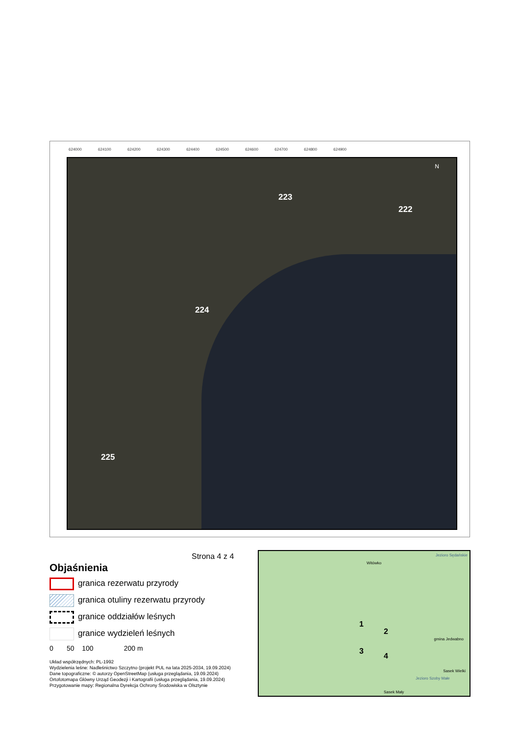624000 624100 624200 624300 624400 624500 624600 624700 624800 624900
223
222
224
225
N
Strona 4 z 4
Objaśnienia
granica rezerwatu przyrody
granica otuliny rezerwatu przyrody
granice oddziałów leśnych
granice wydzieleń leśnych
0 50 100 200 m
Układ współrzędnych: PL-1992
Wydzielenia leśne: Nadleśnictwo Szczytno (projekt PUL na lata 2025-2034, 19.09.2024)
Dane topograficzne: © autorzy OpenStreetMap (usługa przeglądania, 19.09.2024)
Ortofotomapa Główny Urząd Geodezji i Kartografii (usługa przeglądania, 19.09.2024)
Przygotowanie mapy: Regionalna Dyrekcja Ochrony Środowiska w Olsztynie
Witówko
Jezioro Sędańskie
1
2
3
4
gmina Jedwabno
Sasek Wielki
Jezioro Szoby Małe
Sasek Mały